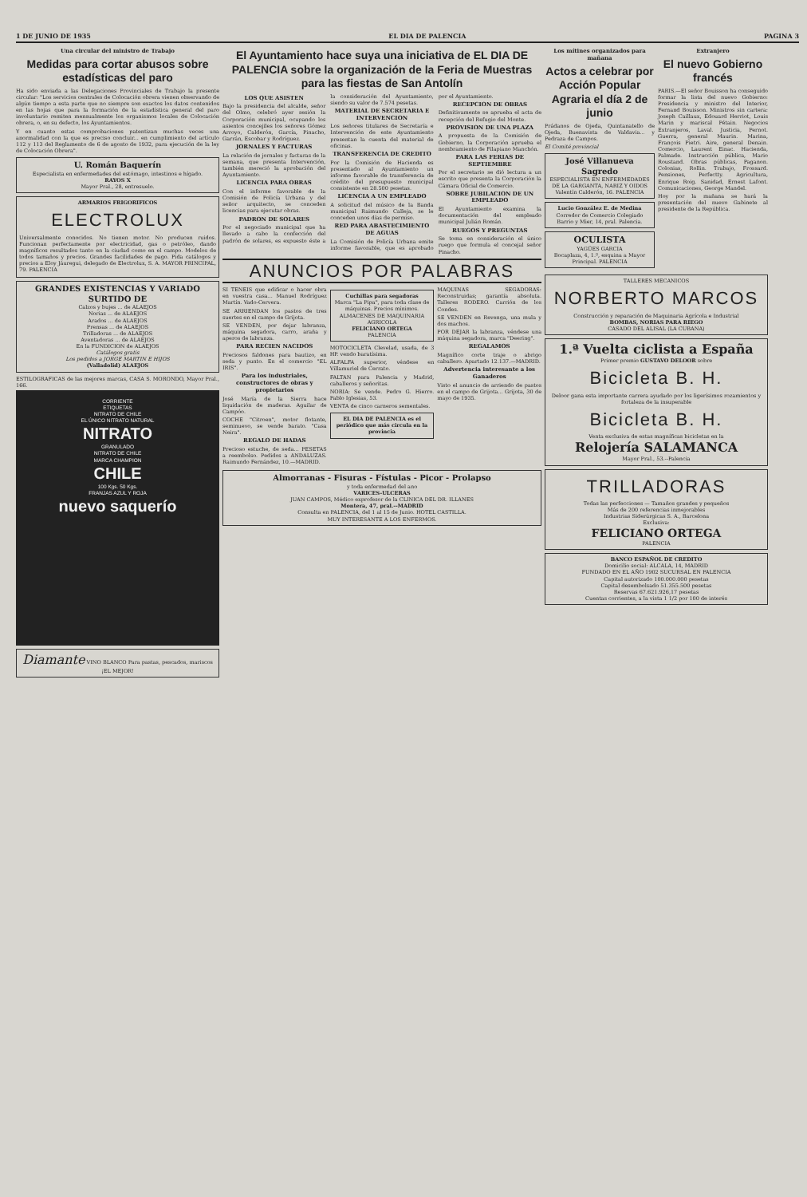1 DE JUNIO DE 1935 EL DIA DE PALENCIA PAGINA 3
Una circular del ministro de Trabajo
Medidas para cortar abusos sobre estadísticas del paro
Ha sido enviada a las Delegaciones Provinciales de Trabajo la presente circular: "Los servicios centrales de Colocación obrera vienen observando de algún tiempo a esta parte que no siempre son exactos los datos contenidos en las hojas que para la formación de la estadística general del paro involuntario remiten mensualmente los organismos locales de Colocación obrera, o, en su defecto, los Ayuntamientos.
Y en cuanto estas comprobaciones patentizan muchas veces una anormalidad con la que es preciso concluir... en cumplimiento del artículo 112 y 113 del Reglamento de 6 de agosto de 1932, para ejecución de la ley de Colocación Obrera".
U. Román Baquerín
Especialista en enfermedades del estómago, intestinos e hígado.
RAYOS X
Mayor Pral., 28, entresuelo.
ARMARIOS FRIGORIFICOS
ELECTROLUX
Universalmente conocidos. No tienen motor. No producen ruidos. Funcionan perfectamente por electricidad, gas o petróleo, dando magníficos resultados tanto en la ciudad como en el campo. Modelos de todos tamaños y precios. Grandes facilidades de pago. Pida catálogos y precios a Eloy Jáuregui, delegado de Electrolux, S. A. MAYOR PRINCIPAL, 79. PALENCIA
GRANDES EXISTENCIAS Y VARIADO SURTIDO DE
Calzos y bujes ... de ALAEJOS
Norias ... de ALAEJOS
Arados ... de ALAEJOS
Prensas ... de ALAEJOS
Trilladoras ... de ALAEJOS
Aventadoras ... de ALAEJOS
En la FUNDICION de ALAEJOS
Catálogos gratis
Los pedidos a JORGE MARTIN E HIJOS
(Valladolid) ALAEJOS
ESTILOGRAFICAS de las mejores marcas, CASA S. MORONDO, Mayor Pral., 166.
CORRIENTE
ETIQUETAS
NITRATO DE CHILE
EL ÚNICO NITRATO NATURAL
NITRATO
GRANULADO
NITRATO DE CHILE
MARCA CHAMPION
CHILE
100 Kgs. 50 Kgs.
FRANJAS AZUL Y ROJA
nuevo saquerío
Diamante VINO BLANCO Para pastas, pescados, mariscos ¡EL MEJOR!
El Ayuntamiento hace suya una iniciativa de EL DIA DE PALENCIA sobre la organización de la Feria de Muestras para las fiestas de San Antolín
LOS QUE ASISTEN
Bajo la presidencia del alcalde, señor del Olmo, celebró ayer sesión la Corporación municipal, ocupando los asientos concejiles los señores Gómez Arroyo, Calderón, García, Pinacho, Garrán, Escobar y Rodríguez.
JORNALES Y FACTURAS
La relación de jornales y facturas de la semana, que presenta Intervención, también mereció la aprobación del Ayuntamiento.
LICENCIA PARA OBRAS
Con el informe favorable de la Comisión de Policía Urbana y del señor arquitecto, se conceden licencias para ejecutar obras.
PADRON DE SOLARES
Por el negociado municipal que ha llevado a cabo la confección del padrón de solares, es expuesto éste a la consideración del Ayuntamiento, siendo su valor de 7.574 pesetas.
MATERIAL DE SECRETARIA E INTERVENCION
Los señores titulares de Secretaría e Intervención de este Ayuntamiento presentan la cuenta del material de oficinas.
TRANSFERENCIA DE CREDITO
Por la Comisión de Hacienda es presentado al Ayuntamiento un informe favorable de transferencia de crédito del presupuesto municipal consistente en 28.500 pesetas.
LICENCIA A UN EMPLEADO
A solicitud del músico de la Banda municipal Raimundo Calleja, se le conceden unos días de permiso.
RED PARA ABASTECIMIENTO DE AGUAS
La Comisión de Policía Urbana emite informe favorable, que es aprobado por el Ayuntamiento.
RECEPCION DE OBRAS
Definitivamente se aprueba el acta de recepción del Refugio del Monte.
PROVISION DE UNA PLAZA
A propuesta de la Comisión de Gobierno, la Corporación aprueba el nombramiento de Filapiano Manchón.
PARA LAS FERIAS DE SEPTIEMBRE
Por el secretario se dió lectura a un escrito que presenta la Corporación la Cámara Oficial de Comercio.
SOBRE JUBILACION DE UN EMPLEADO
El Ayuntamiento examina la documentación del empleado municipal Julián Román.
RUEGOS Y PREGUNTAS
Se toma en consideración el único ruego que formula el concejal señor Pinacho.
ANUNCIOS POR PALABRAS
SI TENEIS que edificar o hacer obra en vuestra casa... Manuel Rodríguez Martín. Vado-Cervera.
SE ARRIENDAN los pastos de tres suertes en el campo de Grijota.
SE VENDEN, por dejar labranza, máquina segadora, carro, araña y aperos de labranza.
PARA RECIEN NACIDOS
Preciosos faldones para bautizo, en seda y punto. En el comercio "EL IRIS".
Para los industriales, constructores de obras y propietarios
José María de la Sierra hace liquidación de maderas. Aguilar de Campóo.
COCHE "Citroen", motor flotante, seminuevo, se vende barato. "Casa Neira".
REGALO DE HADAS
Precioso estuche, de seda... PESETAS a reembolso. Pedidos a ANDALUZAS. Raimundo Fernández, 10.—MADRID.
Cuchillas para segadoras
Marca "La Pipa", para toda clase de máquinas. Precios mínimos.
ALMACENES DE MAQUINARIA AGRICOLA
FELICIANO ORTEGA
PALENCIA
MOTOCICLETA Clevelad, usada, de 3 HP. vendo baratísima.
ALFALFA superior, véndese en Villamuriel de Cerrato.
FALTAN para Palencia y Madrid, caballeros y señoritas.
NORIA: Se vende. Pedro G. Hierro. Pablo Iglesias, 53.
VENTA de cinco carneros sementales.
EL DIA DE PALENCIA es el periódico que más circula en la provincia
MAQUINAS SEGADORAS: Reconstruidas; garantía absoluta. Talleres RODERO. Carrión de los Condes.
SE VENDEN en Revenga, una mula y dos machos.
POR DEJAR la labranza, véndese una máquina segadora, marca "Deering".
REGALAMOS
Magnífico corte traje o abrigo caballero. Apartado 12.137.—MADRID.
Advertencia interesante a los Ganaderos
Visto el anuncio de arriendo de pastos en el campo de Grijota... Grijota, 30 de mayo de 1935.
Almorranas - Fisuras - Fístulas - Picor - Prolapso
y toda enfermedad del ano
VARICES-ULCERAS
JUAN CAMPOS, Médico exprofesor de la CLINICA DEL DR. ILLANES
Montera, 47, pral.--MADRID
Consulta en PALENCIA, del 1 al 15 de Junio. HOTEL CASTILLA.
MUY INTERESANTE A LOS ENFERMOS.
Los mítines organizados para mañana
Actos a celebrar por Acción Popular Agraria el día 2 de junio
Prádanos de Ojeda, Quintanatello de Ojeda, Buenavista de Valdavia... y Pedraza de Campos.
El Comité provincial
José Villanueva Sagredo
ESPECIALISTA EN ENFERMEDADES DE LA GARGANTA, NARIZ Y OIDOS
Valentín Calderón, 16. PALENCIA
Lucio González E. de Medina
Corredor de Comercio Colegiado
Barrio y Mier, 14, pral. Palencia.
OCULISTA
YAGÜES GARCIA
Bocaplaza, 4, 1.º, esquina a Mayor Principal. PALENCIA
Extranjero
El nuevo Gobierno francés
PARIS.—El señor Bouisson ha conseguido formar la lista del nuevo Gobierno: Presidencia y ministro del Interior, Fernand Bouisson. Ministros sin cartera: Joseph Caillaux, Edouard Herriot, Louis Marin y mariscal Pétain. Negocios Extranjeros, Laval. Justicia, Pernot. Guerra, general Maurin. Marina, François Pietri. Aire, general Denain. Comercio, Laurent Einac. Hacienda, Palmade. Instrucción pública, Mario Roustand. Obras públicas, Paganon. Colonias, Rollin. Trabajo, Frossard. Pensiones, Perfectty. Agricultura, Enrique Roig. Sanidad, Ernest Lafont. Comunicaciones, George Mandel.
Hoy por la mañana se hará la presentación del nuevo Gabinete al presidente de la República.
TALLERES MECANICOS
NORBERTO MARCOS
Construcción y reparación de Maquinaria Agrícola e Industrial
BOMBAS, NORIAS PARA RIEGO
CASADO DEL ALISAL (LA CUBANA)
1.ª Vuelta ciclista a España
Primer premio GUSTAVO DELOOR sobre
Bicicleta B. H.
Deloor gana esta importante carrera ayudado por los ligerísimos rozamientos y fortaleza de la insuperable
Bicicleta B. H.
Venta exclusiva de estas magníficas bicicletas en la
Relojería SALAMANCA
Mayor Pral., 53.--Palencia
TRILLADORAS
Todas las perfecciones — Tamaños grandes y pequeños
Más de 200 referencias inmejorables
Industrias Siderúrgicas S. A., Barcelona
Exclusiva:
FELICIANO ORTEGA
PALENCIA
BANCO ESPAÑOL DE CREDITO
Domicilio social: ALCALA, 14, MADRID
FUNDADO EN EL AÑO 1902 SUCURSAL EN PALENCIA
Capital autorizado 100.000.000 pesetas
Capital desembolsado 51.355.500 pesetas
Reservas 67.621.926,17 pesetas
Cuentas corrientes, a la vista 1 1/2 por 100 de interés